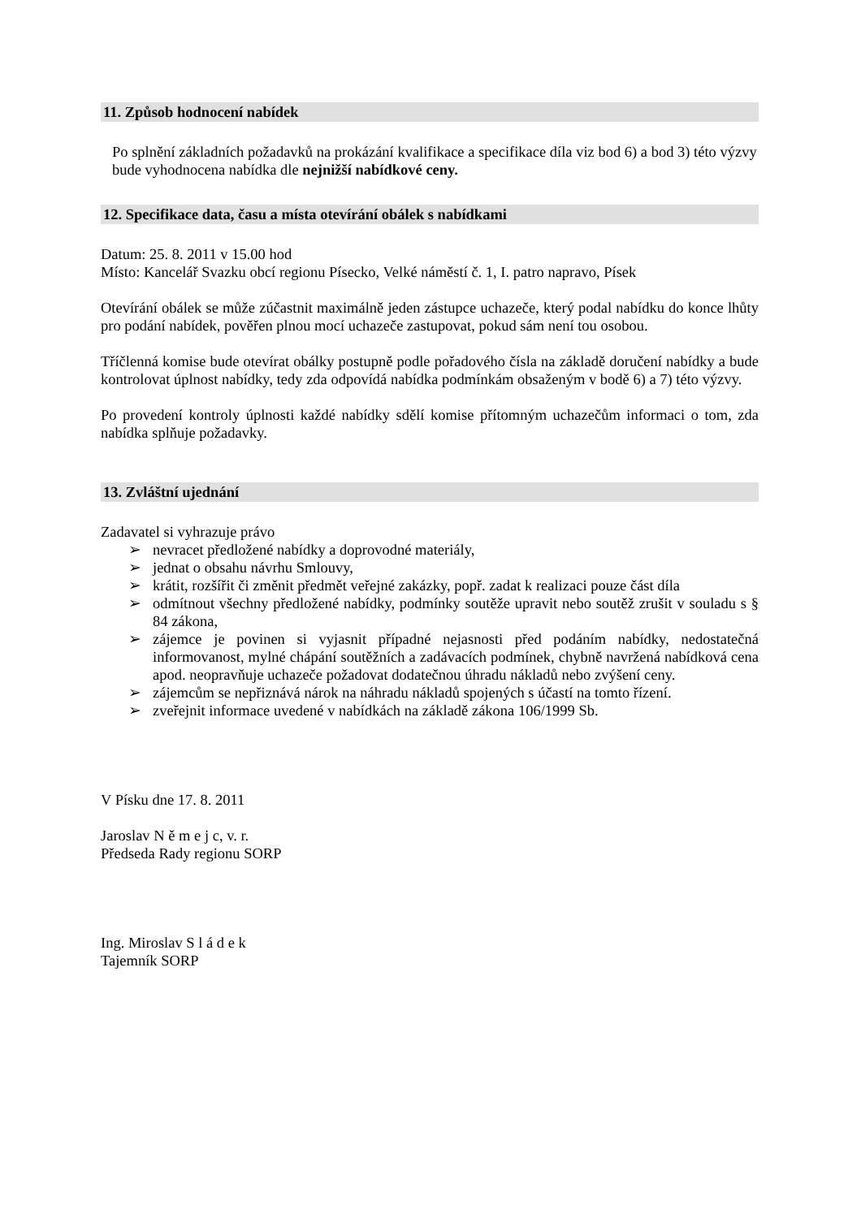11. Způsob hodnocení nabídek
Po splnění základních požadavků na prokázání kvalifikace a specifikace díla viz bod 6) a bod 3) této výzvy bude vyhodnocena nabídka dle nejnižší nabídkové ceny.
12. Specifikace data, času a místa otevírání obálek s nabídkami
Datum: 25. 8. 2011 v 15.00 hod
Místo: Kancelář Svazku obcí regionu Písecko, Velké náměstí č. 1, I. patro napravo, Písek
Otevírání obálek se může zúčastnit maximálně jeden zástupce uchazeče, který podal nabídku do konce lhůty pro podání nabídek, pověřen plnou mocí uchazeče zastupovat, pokud sám není tou osobou.
Tříčlenná komise bude otevírat obálky postupně podle pořadového čísla na základě doručení nabídky a bude kontrolovat úplnost nabídky, tedy zda odpovídá nabídka podmínkám obsaženým v bodě 6) a 7) této výzvy.
Po provedení kontroly úplnosti každé nabídky sdělí komise přítomným uchazečům informaci o tom, zda nabídka splňuje požadavky.
13. Zvláštní ujednání
Zadavatel si vyhrazuje právo
➢ nevracet předložené nabídky a doprovodné materiály,
➢ jednat o obsahu návrhu Smlouvy,
➢ krátit, rozšířit či změnit předmět veřejné zakázky, popř. zadat k realizaci pouze část díla
➢ odmítnout všechny předložené nabídky, podmínky soutěže upravit nebo soutěž zrušit v souladu s § 84 zákona,
➢ zájemce je povinen si vyjasnit případné nejasnosti před podáním nabídky, nedostatečná informovanost, mylné chápání soutěžních a zadávacích podmínek, chybně navržená nabídková cena apod. neopravňuje uchazeče požadovat dodatečnou úhradu nákladů nebo zvýšení ceny.
➢ zájemcům se nepřiznává nárok na náhradu nákladů spojených s účastí na tomto řízení.
➢ zveřejnit informace uvedené v nabídkách na základě zákona 106/1999 Sb.
V Písku dne 17. 8. 2011
Jaroslav N ě m e j c, v. r.
Předseda Rady regionu SORP
Ing. Miroslav S l á d e k
Tajemník SORP